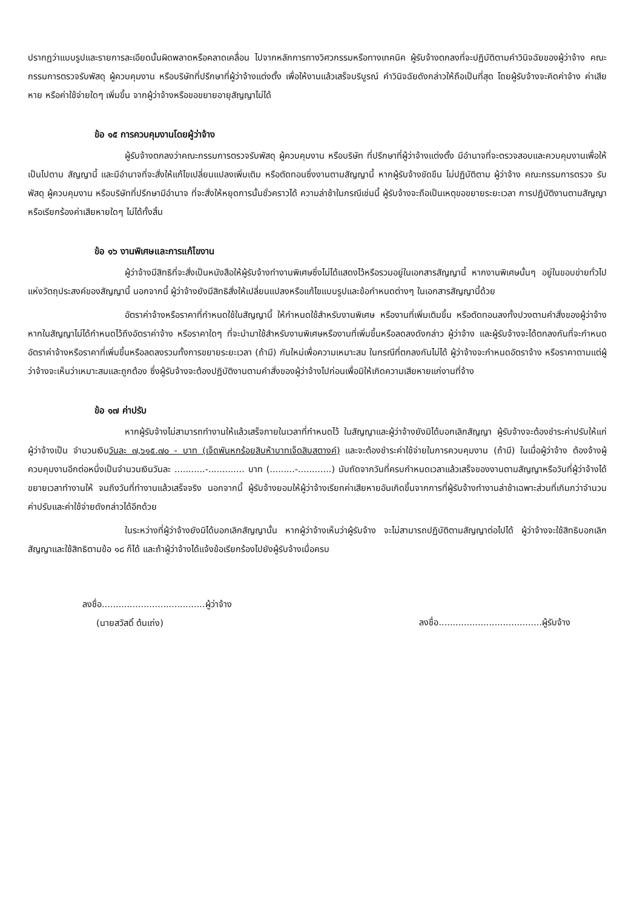ปรากฏว่าแบบรูปและรายการละเอียดนั้นผิดพลาดหรือคลาดเคลื่อน ไปจากหลักการทางวิศวกรรมหรือทางเทคนิค ผู้รับจ้างตกลงที่จะปฏิบัติตามคำวินิจฉัยของผู้ว่าจ้าง คณะกรรมการตรวจรับพัสดุ ผู้ควบคุมงาน หรือบริษัทที่ปรึกษาที่ผู้ว่าจ้างแต่งตั้ง เพื่อให้งานแล้วเสร็จบริบูรณ์ คำวินิจฉัยดังกล่าวให้ถือเป็นที่สุด โดยผู้รับจ้างจะคิดค่าจ้าง ค่าเสียหาย หรือค่าใช้จ่ายใดๆ เพิ่มขึ้น จากผู้ว่าจ้างหรือขอขยายอายุสัญญาไม่ได้
ข้อ ๑๕ การควบคุมงานโดยผู้ว่าจ้าง
ผู้รับจ้างตกลงว่าคณะกรรมการตรวจรับพัสดุ ผู้ควบคุมงาน หรือบริษัท ที่ปรึกษาที่ผู้ว่าจ้างแต่งตั้ง มีอำนาจที่จะตรวจสอบและควบคุมงานเพื่อให้เป็นไปตาม สัญญานี้ และมีอำนาจที่จะสั่งให้แก้ไขเปลี่ยนแปลงเพิ่มเติม หรือตัดทอนซึ่งงานตามสัญญานี้ หากผู้รับจ้างขัดขืน ไม่ปฏิบัติตาม ผู้ว่าจ้าง คณะกรรมการตรวจ รับพัสดุ ผู้ควบคุมงาน หรือบริษัทที่ปรึกษามีอำนาจ ที่จะสั่งให้หยุดการนั้นชั่วคราวได้ ความล่าช้าในกรณีเช่นนี้ ผู้รับจ้างจะถือเป็นเหตุขอขยายระยะเวลา การปฏิบัติงานตามสัญญาหรือเรียกร้องค่าเสียหายใดๆ ไม่ได้ทั้งสิ้น
ข้อ ๑๖ งานพิเศษและการแก้ไขงาน
ผู้ว่าจ้างมีสิทธิที่จะสั่งเป็นหนังสือให้ผู้รับจ้างทำงานพิเศษซึ่งไม่ได้แสดงไว้หรือรวมอยู่ในเอกสารสัญญานี้ หากงานพิเศษนั้นๆ อยู่ในขอบข่ายทั่วไปแห่งวัตถุประสงค์ของสัญญานี้ นอกจากนี้ ผู้ว่าจ้างยังมีสิทธิสั่งให้เปลี่ยนแปลงหรือแก้ไขแบบรูปและข้อกำหนดต่างๆ ในเอกสารสัญญานี้ด้วย
อัตราค่าจ้างหรือราคาที่กำหนดใช้ในสัญญานี้ ให้กำหนดใช้สำหรับงานพิเศษ หรืองานที่เพิ่มเติมขึ้น หรือตัดทอนลงทั้งปวงตามคำสั่งของผู้ว่าจ้าง หากในสัญญาไม่ได้กำหนดไว้ถึงอัตราค่าจ้าง หรือราคาใดๆ ที่จะนำมาใช้สำหรับงานพิเศษหรืองานที่เพิ่มขึ้นหรือลดลงดังกล่าว ผู้ว่าจ้าง และผู้รับจ้างจะได้ตกลงกันที่จะกำหนดอัตราค่าจ้างหรือราคาที่เพิ่มขึ้นหรือลดลงรวมทั้งการขยายระยะเวลา (ถ้ามี) กันใหม่เพื่อความเหมาะสม ในกรณีที่ตกลงกันไม่ได้ ผู้ว่าจ้างจะกำหนดอัตราจ้าง หรือราคาตามแต่ผู้ว่าจ้างจะเห็นว่าเหมาะสมและถูกต้อง ซึ่งผู้รับจ้างจะต้องปฏิบัติงานตามคำสั่งของผู้ว่าจ้างไปก่อนเพื่อมิให้เกิดความเสียหายแก่งานที่จ้าง
ข้อ ๑๗ ค่าปรับ
หากผู้รับจ้างไม่สามารถทำงานให้แล้วเสร็จภายในเวลาที่กำหนดไว้ ในสัญญาและผู้ว่าจ้างยังมิได้บอกเลิกสัญญา ผู้รับจ้างจะต้องชำระค่าปรับให้แก่ผู้ว่าจ้างเป็น จำนวนเงินวันละ ๗,๖๑๕.๗๐ - บาท (เจ็ดพันหกร้อยสิบห้าบาทเจ็ดสิบสตางค์) และจะต้องชำระค่าใช้จ่ายในการควบคุมงาน (ถ้ามี) ในเมื่อผู้ว่าจ้าง ต้องจ้างผู้ควบคุมงานอีกต่อหนึ่งเป็นจำนวนเงินวันละ ...........-............. บาท (.........-............) นับถัดจากวันที่ครบกำหนดเวลาแล้วเสร็จของงานตามสัญญาหรือวันที่ผู้ว่าจ้างได้ขยายเวลาทำงานให้ จนถึงวันที่ทำงานแล้วเสร็จจริง นอกจากนี้ ผู้รับจ้างยอมให้ผู้ว่าจ้างเรียกค่าเสียหายอันเกิดขึ้นจากการที่ผู้รับจ้างทำงานล่าช้าเฉพาะส่วนที่เกินกว่าจำนวนค่าปรับและค่าใช้จ่ายดังกล่าวได้อีกด้วย
ในระหว่างที่ผู้ว่าจ้างยังมิได้บอกเลิกสัญญานั้น หากผู้ว่าจ้างเห็นว่าผู้รับจ้าง จะไม่สามารถปฏิบัติตามสัญญาต่อไปได้ ผู้ว่าจ้างจะใช้สิทธิบอกเลิกสัญญาและใช้สิทธิตามข้อ ๑๘ ก็ได้ และถ้าผู้ว่าจ้างได้แจ้งข้อเรียกร้องไปยังผู้รับจ้างเมื่อครบ
ลงชื่อ.....................................ผู้ว่าจ้าง
(นายสวัสดิ์ ต้นเถ่ง)
ลงชื่อ.....................................ผู้รับจ้าง